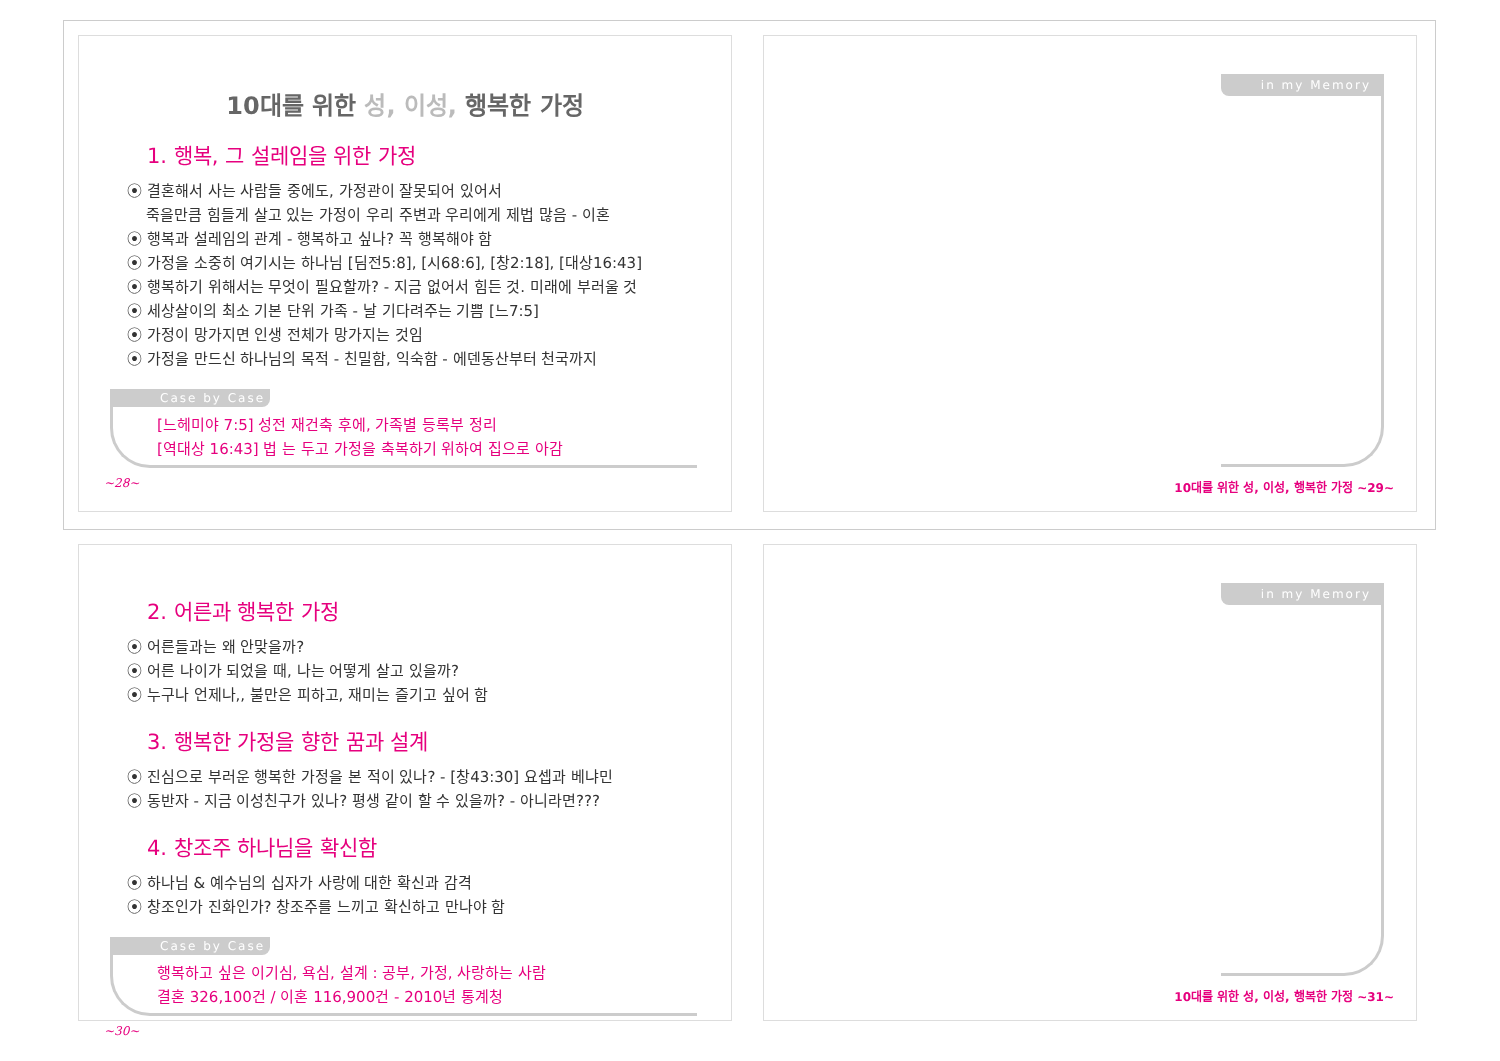10대를 위한 성, 이성, 행복한 가정
1. 행복, 그 설레임을 위한 가정
⦿ 결혼해서 사는 사람들 중에도, 가정관이 잘못되어 있어서
죽을만큼 힘들게 살고 있는 가정이 우리 주변과 우리에게 제법 많음 - 이혼
⦿ 행복과 설레임의 관계 - 행복하고 싶나? 꼭 행복해야 함
⦿ 가정을 소중히 여기시는 하나님 [딤전5:8], [시68:6], [창2:18], [대상16:43]
⦿ 행복하기 위해서는 무엇이 필요할까? - 지금 없어서 힘든 것. 미래에 부러울 것
⦿ 세상살이의 최소 기본 단위 가족 - 날 기다려주는 기쁨 [느7:5]
⦿ 가정이 망가지면 인생 전체가 망가지는 것임
⦿ 가정을 만드신 하나님의 목적 - 친밀함, 익숙함 - 에덴동산부터 천국까지
Case by Case
[느헤미야 7:5] 성전 재건축 후에, 가족별 등록부 정리
[역대상 16:43] 법 는 두고 가정을 축복하기 위하여 집으로 아감
~28~
in my Memory
10대를 위한 성, 이성, 행복한 가정 ~29~
2. 어른과 행복한 가정
⦿ 어른들과는 왜 안맞을까?
⦿ 어른 나이가 되었을 때, 나는 어떻게 살고 있을까?
⦿ 누구나 언제나,, 불만은 피하고, 재미는 즐기고 싶어 함
3. 행복한 가정을 향한 꿈과 설계
⦿ 진심으로 부러운 행복한 가정을 본 적이 있나? - [창43:30] 요셉과 베냐민
⦿ 동반자 - 지금 이성친구가 있나? 평생 같이 할 수 있을까? - 아니라면???
4. 창조주 하나님을 확신함
⦿ 하나님 & 예수님의 십자가 사랑에 대한 확신과 감격
⦿ 창조인가 진화인가? 창조주를 느끼고 확신하고 만나야 함
Case by Case
행복하고 싶은 이기심, 욕심, 설계 : 공부, 가정, 사랑하는 사람
결혼 326,100건 / 이혼 116,900건 - 2010년 통계청
~30~
in my Memory
10대를 위한 성, 이성, 행복한 가정 ~31~